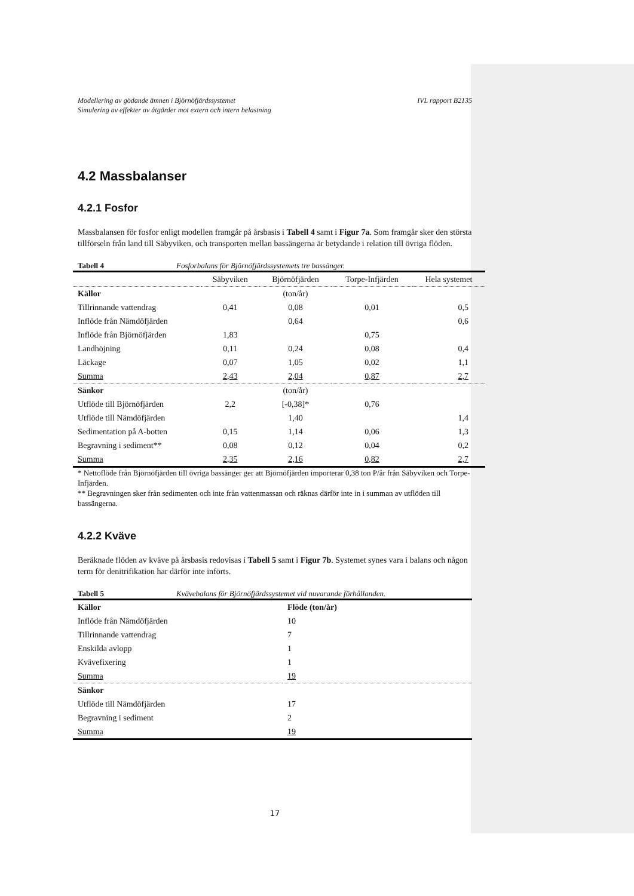Modellering av gödande ämnen i Björnöfjärdssystemet
Simulering av effekter av åtgärder mot extern och intern belastning IVL rapport B2135
4.2 Massbalanser
4.2.1 Fosfor
Massbalansen för fosfor enligt modellen framgår på årsbasis i Tabell 4 samt i Figur 7a. Som framgår sker den största tillförseln från land till Säbyviken, och transporten mellan bassängerna är betydande i relation till övriga flöden.
Tabell 4 Fosforbalans för Björnöfjärdssystemets tre bassänger.
| | Säbyviken | Björnöfjärden | Torpe-Infjärden | Hela systemet |
| Källor | | (ton/år) | | |
| Tillrinnande vattendrag | 0,41 | 0,08 | 0,01 | 0,5 |
| Inflöde från Nämdöfjärden | | 0,64 | | 0,6 |
| Inflöde från Björnöfjärden | 1,83 | | 0,75 | |
| Landhöjning | 0,11 | 0,24 | 0,08 | 0,4 |
| Läckage | 0,07 | 1,05 | 0,02 | 1,1 |
| Summa | 2,43 | 2,04 | 0,87 | 2,7 |
| Sänkor | | (ton/år) | | |
| Utflöde till Björnöfjärden | 2,2 | [-0,38]* | 0,76 | |
| Utflöde till Nämdöfjärden | | 1,40 | | 1,4 |
| Sedimentation på A-botten | 0,15 | 1,14 | 0,06 | 1,3 |
| Begravning i sediment** | 0,08 | 0,12 | 0,04 | 0,2 |
| Summa | 2,35 | 2,16 | 0,82 | 2,7 |
* Nettoflöde från Björnöfjärden till övriga bassänger ger att Björnöfjärden importerar 0,38 ton P/år från Säbyviken och Torpe-Infjärden.
** Begravningen sker från sedimenten och inte från vattenmassan och räknas därför inte in i summan av utflöden till bassängerna.
4.2.2 Kväve
Beräknade flöden av kväve på årsbasis redovisas i Tabell 5 samt i Figur 7b. Systemet synes vara i balans och någon term för denitrifikation har därför inte införts.
Tabell 5 Kvävebalans för Björnöfjärdssystemet vid nuvarande förhållanden.
| Källor | Flöde (ton/år) |
| Inflöde från Nämdöfjärden | 10 |
| Tillrinnande vattendrag | 7 |
| Enskilda avlopp | 1 |
| Kvävefixering | 1 |
| Summa | 19 |
| Sänkor | |
| Utflöde till Nämdöfjärden | 17 |
| Begravning i sediment | 2 |
| Summa | 19 |
17